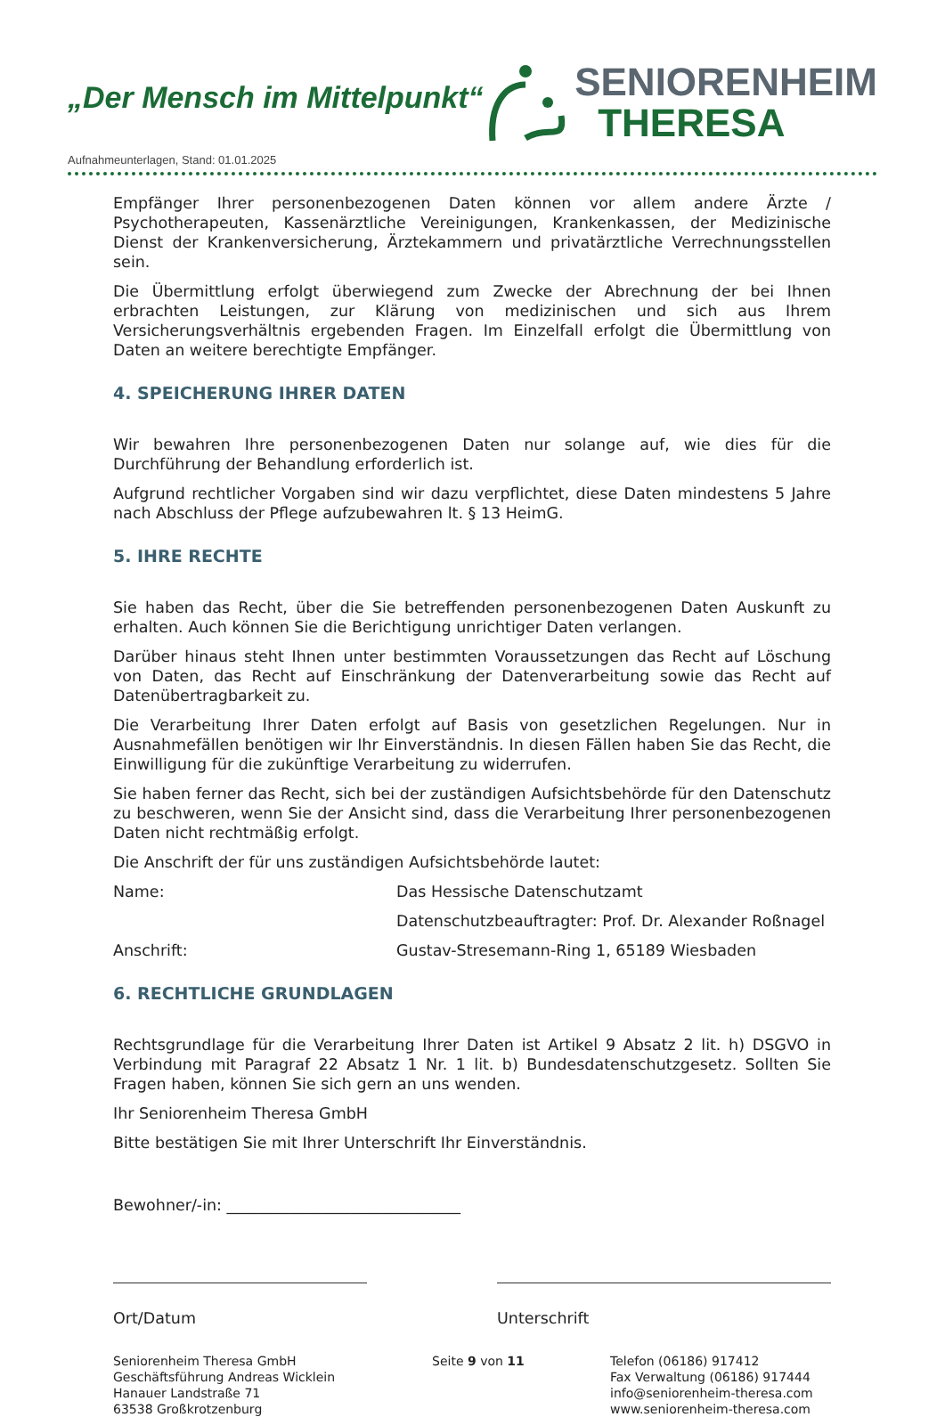„Der Mensch im Mittelpunkt“
SENIORENHEIM
THERESA
Aufnahmeunterlagen, Stand: 01.01.2025
Empfänger Ihrer personenbezogenen Daten können vor allem andere Ärzte / Psychotherapeuten, Kassenärztliche Vereinigungen, Krankenkassen, der Medizinische Dienst der Krankenversicherung, Ärztekammern und privatärztliche Verrechnungsstellen sein.
Die Übermittlung erfolgt überwiegend zum Zwecke der Abrechnung der bei Ihnen erbrachten Leistungen, zur Klärung von medizinischen und sich aus Ihrem Versicherungsverhältnis ergebenden Fragen. Im Einzelfall erfolgt die Übermittlung von Daten an weitere berechtigte Empfänger.
4. SPEICHERUNG IHRER DATEN
Wir bewahren Ihre personenbezogenen Daten nur solange auf, wie dies für die Durchführung der Behandlung erforderlich ist.
Aufgrund rechtlicher Vorgaben sind wir dazu verpflichtet, diese Daten mindestens 5 Jahre nach Abschluss der Pflege aufzubewahren lt. § 13 HeimG.
5. IHRE RECHTE
Sie haben das Recht, über die Sie betreffenden personenbezogenen Daten Auskunft zu erhalten. Auch können Sie die Berichtigung unrichtiger Daten verlangen.
Darüber hinaus steht Ihnen unter bestimmten Voraussetzungen das Recht auf Löschung von Daten, das Recht auf Einschränkung der Datenverarbeitung sowie das Recht auf Datenübertragbarkeit zu.
Die Verarbeitung Ihrer Daten erfolgt auf Basis von gesetzlichen Regelungen. Nur in Ausnahmefällen benötigen wir Ihr Einverständnis. In diesen Fällen haben Sie das Recht, die Einwilligung für die zukünftige Verarbeitung zu widerrufen.
Sie haben ferner das Recht, sich bei der zuständigen Aufsichtsbehörde für den Datenschutz zu beschweren, wenn Sie der Ansicht sind, dass die Verarbeitung Ihrer personenbezogenen Daten nicht rechtmäßig erfolgt.
Die Anschrift der für uns zuständigen Aufsichtsbehörde lautet:
Name: Das Hessische Datenschutzamt
Datenschutzbeauftragter: Prof. Dr. Alexander Roßnagel
Anschrift: Gustav-Stresemann-Ring 1, 65189 Wiesbaden
6. RECHTLICHE GRUNDLAGEN
Rechtsgrundlage für die Verarbeitung Ihrer Daten ist Artikel 9 Absatz 2 lit. h) DSGVO in Verbindung mit Paragraf 22 Absatz 1 Nr. 1 lit. b) Bundesdatenschutzgesetz. Sollten Sie Fragen haben, können Sie sich gern an uns wenden.
Ihr Seniorenheim Theresa GmbH
Bitte bestätigen Sie mit Ihrer Unterschrift Ihr Einverständnis.
Bewohner/-in: ______________________________
Ort/Datum Unterschrift
Seniorenheim Theresa GmbH
Geschäftsführung Andreas Wicklein
Hanauer Landstraße 71
63538 Großkrotzenburg
Seite 9 von 11 Telefon (06186) 917412
Fax Verwaltung (06186) 917444
info@seniorenheim-theresa.com
www.seniorenheim-theresa.com